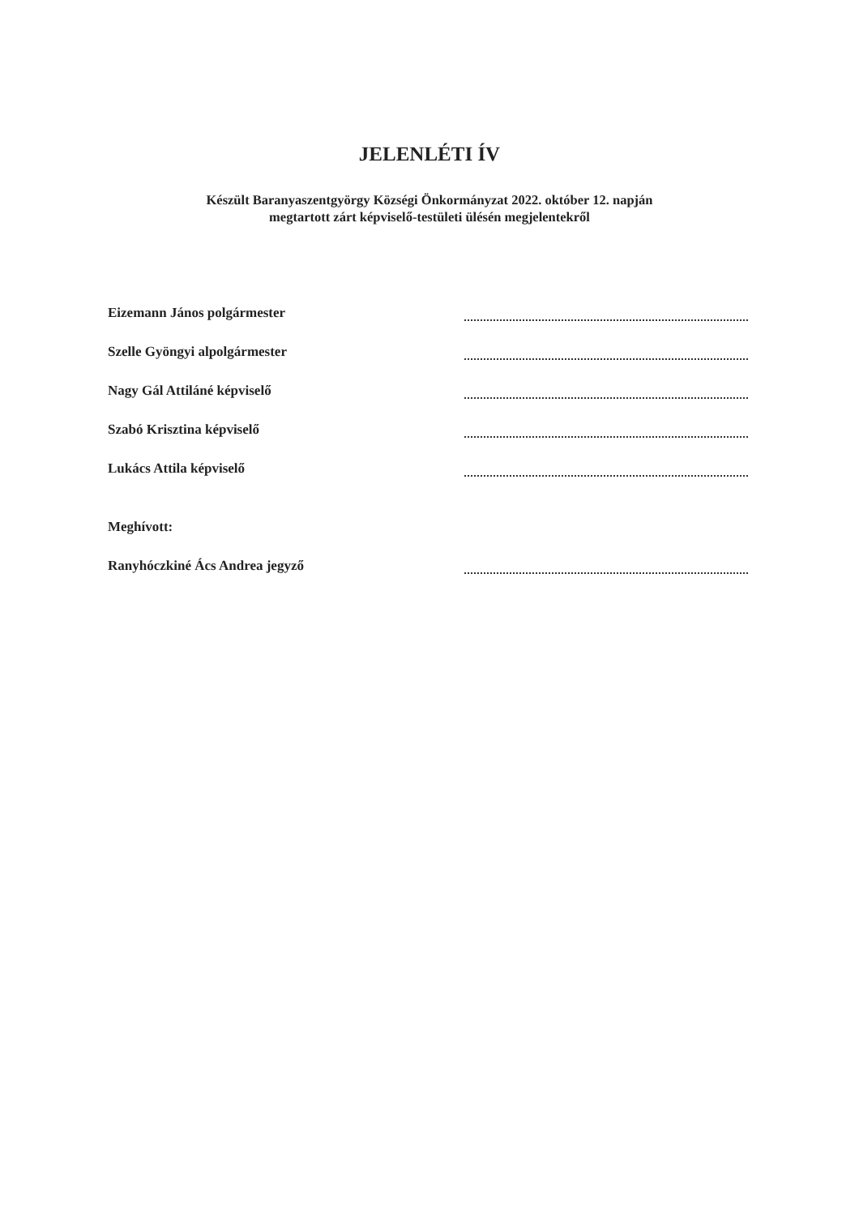JELENLÉTI ÍV
Készült Baranyaszentgyörgy Községi Önkormányzat 2022. október 12. napján
megtartott zárt képviselő-testületi ülésén megjelentekről
Eizemann János polgármester
Szelle Gyöngyi alpolgármester
Nagy Gál Attiláné képviselő
Szabó Krisztina képviselő
Lukács Attila képviselő
Meghívott:
Ranyhóczkiné Ács Andrea jegyző